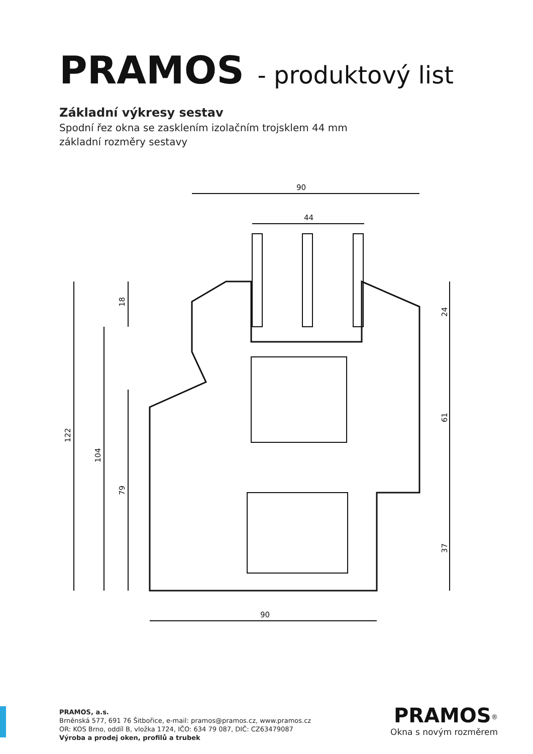PRAMOS - produktový list
Základní výkresy sestav
Spodní řez okna se zasklením izolačním trojsklem 44 mm
základní rozměry sestavy
90
44
122
104
79
18
24
61
37
90
PRAMOS, a.s.
Brněnská 577, 691 76 Šitbořice, e-mail: pramos@pramos.cz, www.pramos.cz
OR: KOS Brno, oddíl B, vložka 1724, IČO: 634 79 087, DIČ: CZ63479087
Výroba a prodej oken, profilů a trubek
PRAMOS<sup>®</sup>
Okna s novým rozměrem